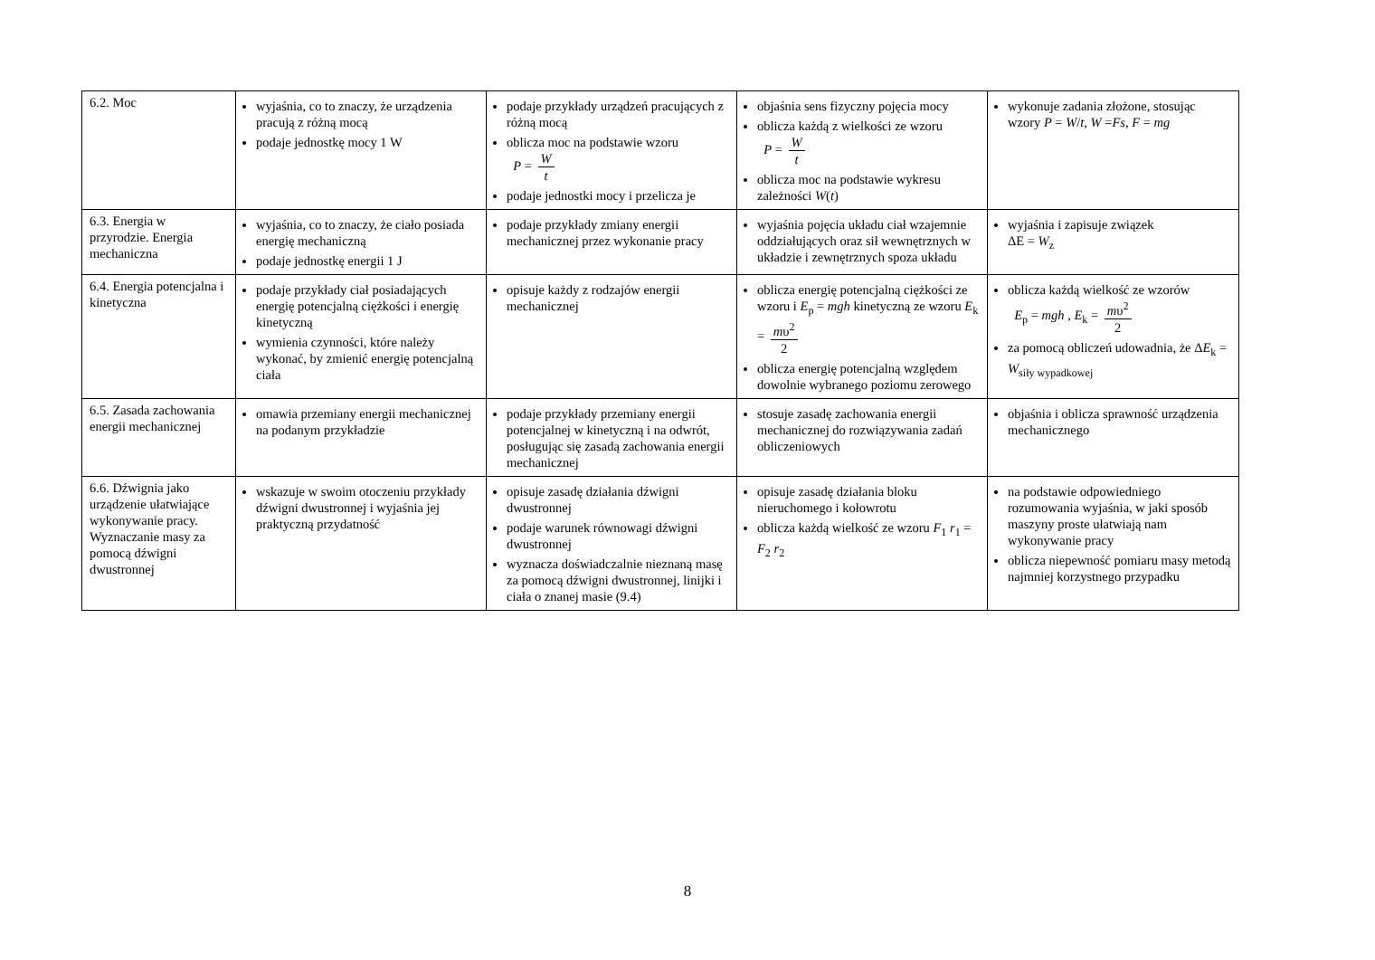| 6.2. Moc | wyjaśnia, co to znaczy, że urządzenia pracują z różną mocą podaje jednostkę mocy 1 W | podaje przykłady urządzeń pracujących z różną mocą oblicza moc na podstawie wzoru P = W t podaje jednostki mocy i przelicza je | objaśnia sens fizyczny pojęcia mocy oblicza każdą z wielkości ze wzoru P = W t oblicza moc na podstawie wykresu zależności W ( t ) | wykonuje zadania złożone, stosując wzory P = W / t , W = Fs , F = mg |
| 6.3. Energia w przyrodzie. Energia mechaniczna | wyjaśnia, co to znaczy, że ciało posiada energię mechaniczną podaje jednostkę energii 1 J | podaje przykłady zmiany energii mechanicznej przez wykonanie pracy | wyjaśnia pojęcia układu ciał wzajemnie oddziałujących oraz sił wewnętrznych w układzie i zewnętrznych spoza układu | wyjaśnia i zapisuje związek ΔE = W<sub>z</sub> |
| 6.4. Energia potencjalna i kinetyczna | podaje przykłady ciał posiadających energię potencjalną ciężkości i energię kinetyczną wymienia czynności, które należy wykonać, by zmienić energię potencjalną ciała | opisuje każdy z rodzajów energii mechanicznej | oblicza energię potencjalną ciężkości ze wzoru i E<sub>p</sub> = mgh kinetyczną ze wzoru E<sub>k</sub> = m υ<sup>2</sup> 2 oblicza energię potencjalną względem dowolnie wybranego poziomu zerowego | oblicza każdą wielkość ze wzorów E<sub>p</sub> = mgh , E<sub>k</sub> = m υ<sup>2</sup> 2 za pomocą obliczeń udowadnia, że Δ E<sub>k</sub> = W<sub>siły wypadkowej</sub> |
| 6.5. Zasada zachowania energii mechanicznej | omawia przemiany energii mechanicznej na podanym przykładzie | podaje przykłady przemiany energii potencjalnej w kinetyczną i na odwrót, posługując się zasadą zachowania energii mechanicznej | stosuje zasadę zachowania energii mechanicznej do rozwiązywania zadań obliczeniowych | objaśnia i oblicza sprawność urządzenia mechanicznego |
| 6.6. Dźwignia jako urządzenie ułatwiające wykonywanie pracy. Wyznaczanie masy za pomocą dźwigni dwustronnej | wskazuje w swoim otoczeniu przykłady dźwigni dwustronnej i wyjaśnia jej praktyczną przydatność | opisuje zasadę działania dźwigni dwustronnej podaje warunek równowagi dźwigni dwustronnej wyznacza doświadczalnie nieznaną masę za pomocą dźwigni dwustronnej, linijki i ciała o znanej masie (9.4) | opisuje zasadę działania bloku nieruchomego i kołowrotu oblicza każdą wielkość ze wzoru F<sub>1</sub> r<sub>1</sub> = F<sub>2</sub> r<sub>2</sub> | na podstawie odpowiedniego rozumowania wyjaśnia, w jaki sposób maszyny proste ułatwiają nam wykonywanie pracy oblicza niepewność pomiaru masy metodą najmniej korzystnego przypadku |
8